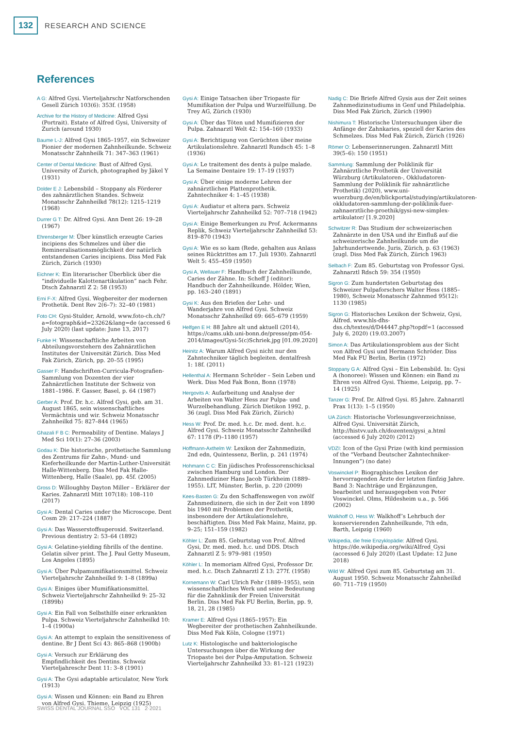132 RESEARCH AND SCIENCE
References
A G: Alfred Gysi. Vierteljahrschr Natforschenden Gesell Zürich 103(6): 353f. (1958)
Archive for the History of Medicine: Alfred Gysi (Portrait). Estate of Alfred Gysi, University of Zurich (around 1930)
Baume L-J: Alfred Gysi 1865–1957, ein Schweizer Pionier der modernen Zahnheilkunde. Schweiz Monatsschr Zahnheilk 71: 347–363 (1961)
Center of Dental Medicine: Bust of Alfred Gysi. University of Zurich, photographed by Jäkel Y (1931)
Dolder E J: Lebensbild – Stoppany als Förderer des zahnärztlichen Standes. Schweiz Monatsschr Zahnheilkd 78(12): 1215–1219 (1968)
Durrer G T: Dr. Alfred Gysi. Ann Dent 26: 19–28 (1967)
Ehrensberger M: Über künstlich erzeugte Caries incipiens des Schmelzes und über die Remineralisationsmöglichkeit der natürlich entstandenen Caries incipiens. Diss Med Fak Zürich, Zürich (1930)
Eichner K: Ein literarischer Überblick über die “individuelle Kalottenartikulation” nach Fehr. Dtsch Zahnarztl Z 2: 58 (1953)
Erni F-X: Alfred Gysi. Wegbereiter der modernen Prothetik. Dent Rev 2(6–7): 32–40 (1981)
Foto CH: Gysi-Stulder, Arnold, www.foto-ch.ch/?a=fotograph&id=23262&lang=de (accessed 6 July 2020) (last update: June 13, 2017)
Funke H: Wissenschaftliche Arbeiten von Abteilungsvorstehern des Zahnärztlichen Institutes der Universität Zürich. Diss Med Fak Zürich, Zürich, pp. 20–55 (1995)
Gasser F: Handschriften-Curricula-Fotografien-Sammlung von Dozenten der vier Zahnärztlichen Institute der Schweiz von 1881–1986. F. Gasser, Basel, p. 64 (1987)
Gerber A: Prof. Dr. h.c. Alfred Gysi, geb. am 31. August 1865, sein wissenschaftliches Vermächtnis und wir. Schweiz Monatsschr Zahnheilkd 75: 827–844 (1965)
Ghazali F B C: Permeability of Dentine. Malays J Med Sci 10(1): 27–36 (2003)
Godau K: Die historische, prothetische Sammlung des Zentrums für Zahn-, Mund- und Kieferheilkunde der Martin-Luther-Universität Halle-Wittenberg. Diss Med Fak Halle-Wittenberg, Halle (Saale), pp. 45f. (2005)
Gross D: Willoughby Dayton Miller – Erklärer der Karies. Zahnarztl Mitt 107(18): 108–110 (2017)
Gysi A: Dental Caries under the Microscope. Dent Cosm 29: 217–224 (1887)
Gysi A: Das Wasserstoffsuperoxid. Switzerland. Previous dentistry 2: 53–64 (1892)
Gysi A: Gelatine-yielding fibrills of the dentine. Gelatin silver print. The J. Paul Getty Museum, Los Angeles (1895)
Gysi A: Über Pulpamumifikationsmittel. Schweiz Vierteljahrschr Zahnheilkd 9: 1–8 (1899a)
Gysi A: Einiges über Mumifikationsmittel. Schweiz Vierteljahrschr Zahnheilkd 9: 25–32 (1899b)
Gysi A: Ein Fall von Selbsthilfe einer erkrankten Pulpa. Schweiz Vierteljahrschr Zahnheilkd 10: 1–4 (1900a)
Gysi A: An attempt to explain the sensitiveness of dentine. Br J Dent Sci 43: 865–868 (1900b)
Gysi A: Versuch zur Erklärung des Empfindlichkeit des Dentins. Schweiz Vierteljahreschr Dent 11: 3–8 (1901)
Gysi A: The Gysi adaptable articulator, New York (1913)
Gysi A: Wissen und Können: ein Band zu Ehren von Alfred Gysi. Thieme, Leipzig (1925)
Gysi A: Einige Tatsachen über Triopaste für Mumifikation der Pulpa und Wurzelfüllung. De Trey AG, Zürich (1930)
Gysi A: Über das Töten und Mumifizieren der Pulpa. Zahnarztl Welt 42: 154–160 (1933)
Gysi A: Berichtigung von Gerüchten über meine Artikulationslehre. Zahnarztl Rundsch 45: 1–8 (1936)
Gysi A: Le traitement des dents à pulpe malade. La Semaine Dentaire 19: 17–19 (1937)
Gysi A: Über einige moderne Lehren der zahnärztlichen Plattenprothetik. Zahntechniker 4: 1–45 (1938)
Gysi A: Audiatur et altera pars. Schweiz Vierteljahrschr Zahnheilkd 52: 707–718 (1942)
Gysi A: Einige Bemerkungen zu Prof. Ackermanns Replik, Schweiz Vierteljahrschr Zahnheilkd 53: 819–870 (1943)
Gysi A: Wie es so kam (Rede, gehalten aus Anlass seines Rücktrittes am 17. Juli 1930). Zahnarztl Welt 5: 455–459 (1950)
Gysi A, Wellauer F: Handbuch der Zahnheilkunde, Caries der Zähne. In: Scheff J (editor): Handbuch der Zahnheilkunde. Hölder, Wien, pp. 163–240 (1891)
Gysi K: Aus den Briefen der Lehr- und Wanderjahre von Alfred Gysi. Schweiz Monatsschr Zahnheilkd 69: 665–679 (1959)
Helfgen E H: 88 Jahre alt und aktuell (2014), https://cams.ukb.uni-bonn.de/presse/pm-054-2014/images/Gysi-5(c)Schriek.jpg [01.09.2020]
Heinitz A: Warum Alfred Gysi nicht nur den Zahntechniker täglich begleiten. dentalfresh 1: 18f. (2011)
Hellenthal A: Hermann Schröder – Sein Leben und Werk. Diss Med Fak Bonn, Bonn (1978)
Hergovits A: Aufarbeitung und Analyse der Arbeiten von Walter Hess zur Pulpa- und Wurzelbehandlung. Zürich Dietikon 1992, p. 36 (zugl. Diss Med Fak Zürich, Zürich)
Hess W: Prof. Dr. med. h.c. Dr. med. dent. h.c. Alfred Gysi. Schweiz Monatsschr Zahnheilkd 67: 1178 (P)–1180 (1957)
Hoffmann-Axthelm W: Lexikon der Zahnmedizin, 2nd edn, Quintessenz, Berlin, p. 241 (1974)
Hohmann C C: Ein jüdisches Professorenschicksal zwischen Hamburg und London. Der Zahnmediziner Hans Jacob Türkheim (1889–1955). LIT, Münster, Berlin, p. 220 (2009)
Kees-Basten G: Zu den Schaffenswegen von zwölf Zahnmedizinern, die sich in der Zeit von 1890 bis 1940 mit Problemen der Prothetik, insbesondere der Artikulationslehre, beschäftigten. Diss Med Fak Mainz, Mainz, pp. 9–25; 151–159 (1982)
Köhler L: Zum 85. Geburtstag von Prof. Alfred Gysi, Dr. med. med. h.c. und DDS. Dtsch Zahnarztl Z 5: 979–981 (1950)
Köhler L: In memoriam Alfred Gysi, Professor Dr. med. h.c. Dtsch Zahnarztl Z 13: 277f. (1958)
Kornemann W: Carl Ulrich Fehr (1889–1955), sein wissenschaftliches Werk und seine Bedeutung für die Zahnklinik der Freien Universität Berlin. Diss Med Fak FU Berlin, Berlin, pp. 9, 18, 21, 28 (1985)
Kramer E: Alfred Gysi (1865–1957): Ein Wegbereiter der prothetischen Zahnheilkunde. Diss Med Fak Köln, Cologne (1971)
Lutz K: Histologische und bakteriologische Untersuchungen über die Wirkung der Triopaste bei der Pulpa-Amputation. Schweiz Vierteljahrschr Zahnheilkd 33: 81–121 (1923)
Nadig C: Die Briefe Alfred Gysis aus der Zeit seines Zahnmedizinstudiums in Genf und Philadelphia. Diss Med Fak Zürich, Zürich (1990)
Nishimura T: Historische Untersuchungen über die Anfänge der Zahnkaries, speziell der Karies des Schmelzes. Diss Med Fak Zürich, Zürich (1926)
Römer O: Lebenserinnerungen. Zahnarztl Mitt 39(5–6): 150 (1951)
Sammlung: Sammlung der Poliklinik für Zahnärztliche Prothetik der Universität Würzburg (Artikulatoren-, Okkludatoren-Sammlung der Poliklinik für zahnärztliche Prothetik) (2020), www.uni-wuerzburg.de/en/blickportal/studying/artikulatoren-okkludatoren-sammlung-der-poliklinik-fuer-zahnaerztliche-proethik/gysi-new-simplex-artikulator/ [1.9.2020]
Schwitzer R: Das Studium der schweizerischen Zahnärzte in den USA und ihr Einfluß auf die schweizerische Zahnheilkunde um die Jahrhundertwende. Juris, Zürich, p. 63 (1963) (zugl. Diss Med Fak Zürich, Zürich 1963)
Selbach F: Zum 85. Geburtstag von Professor Gysi. Zahnarztl Rdsch 59: 354 (1950)
Sigron G: Zum hundertsten Geburtstag des Schweizer Pulpaforschers Walter Hess (1885–1980), Schweiz Monatsschr Zahnmed 95(12): 1130 (1985)
Sigron G: Historisches Lexikon der Schweiz, Gysi, Alfred. www.hls-dhs-dss.ch/textes/d/D44447.php?topdf=1 (accessed July 6, 2020) (19.03.2007)
Simon A: Das Artikulationsproblem aus der Sicht von Alfred Gysi und Hermann Schröder. Diss Med Fak FU Berlin, Berlin (1972)
Stoppany G A: Alfred Gysi – Ein Lebensbild. In: Gysi A (honoree): Wissen und Können: ein Band zu Ehren von Alfred Gysi. Thieme, Leipzig, pp. 7–14 (1925)
Tanzer G: Prof. Dr. Alfred Gysi. 85 Jahre. Zahnarztl Prax 1(13): 1–5 (1950)
UA Zürich: Historische Vorlesungsverzeichnisse, Alfred Gysi. Universität Zürich, http://histvv.uzh.ch/dozenten/gysi_a.html (accessed 6 July 2020) (2012)
VDZI: Icon of the Gysi Prize (with kind permission of the “Verband Deutscher Zahntechniker-Innungen”) (no date)
Voswinckel P: Biographisches Lexikon der hervorragenden Ärzte der letzten fünfzig Jahre. Band 3: Nachträge und Ergänzungen, bearbeitet und herausgegeben von Peter Voswinckel. Olms, Hildesheim u.a., p. 566 (2002)
Walkhoff O, Hess W: Walkhoff’s Lehrbuch der konservierenden Zahnheilkunde, 7th edn, Barth, Leipzig (1960)
Wikipedia, die freie Enzyklopädie: Alfred Gysi. https://de.wikipedia.org/wiki/Alfred_Gysi (accessed 6 July 2020) (Last Update: 12 June 2018)
Wild W: Alfred Gysi zum 85. Geburtstag am 31. August 1950. Schweiz Monatsschr Zahnheilkd 60: 711–719 (1950)
SWISS DENTAL JOURNAL SSO VOL 131 2·2021